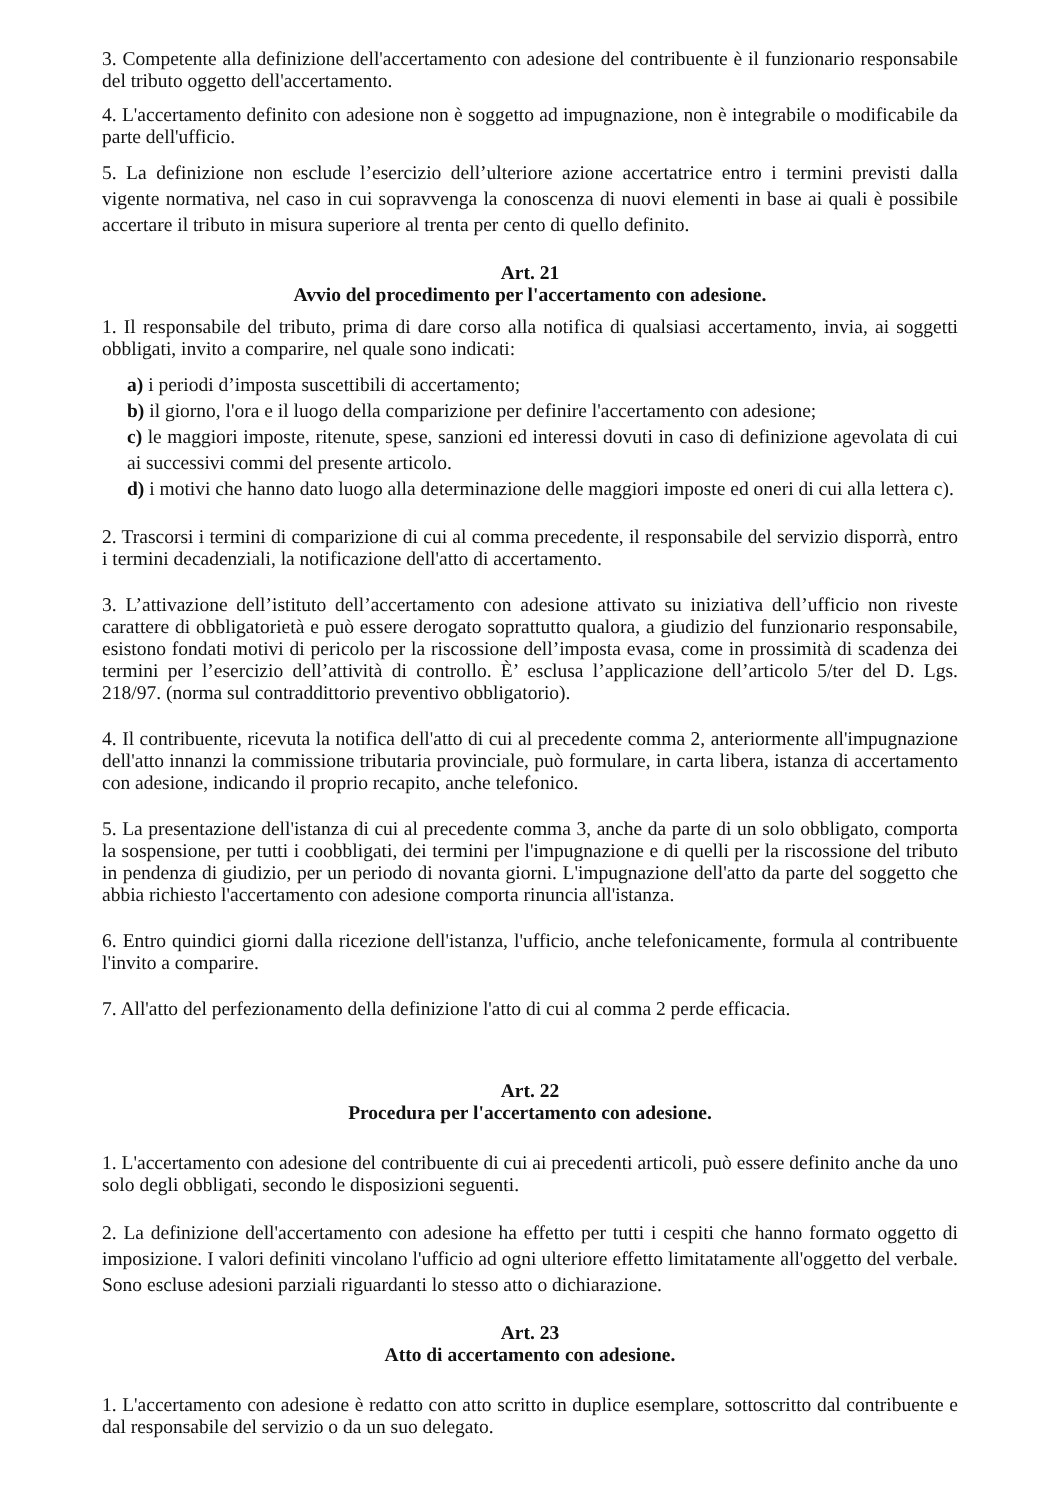3. Competente alla definizione dell'accertamento con adesione del contribuente è il funzionario responsabile del tributo oggetto dell'accertamento.
4. L'accertamento definito con adesione non è soggetto ad impugnazione, non è integrabile o modificabile da parte dell'ufficio.
5. La definizione non esclude l’esercizio dell’ulteriore azione accertatrice entro i termini previsti dalla vigente normativa, nel caso in cui sopravvenga la conoscenza di nuovi elementi in base ai quali è possibile accertare il tributo in misura superiore al trenta per cento di quello definito.
Art. 21
Avvio del procedimento per l'accertamento con adesione.
1. Il responsabile del tributo, prima di dare corso alla notifica di qualsiasi accertamento, invia, ai soggetti obbligati, invito a comparire, nel quale sono indicati:
a) i periodi d’imposta suscettibili di accertamento;
b) il giorno, l'ora e il luogo della comparizione per definire l'accertamento con adesione;
c) le maggiori imposte, ritenute, spese, sanzioni ed interessi dovuti in caso di definizione agevolata di cui ai successivi commi del presente articolo.
d) i motivi che hanno dato luogo alla determinazione delle maggiori imposte ed oneri di cui alla lettera c).
2. Trascorsi i termini di comparizione di cui al comma precedente, il responsabile del servizio disporrà, entro i termini decadenziali, la notificazione dell'atto di accertamento.
3. L’attivazione dell’istituto dell’accertamento con adesione attivato su iniziativa dell’ufficio non riveste carattere di obbligatorietà e può essere derogato soprattutto qualora, a giudizio del funzionario responsabile, esistono fondati motivi di pericolo per la riscossione dell’imposta evasa, come in prossimità di scadenza dei termini per l’esercizio dell’attività di controllo. È’ esclusa l’applicazione dell’articolo 5/ter del D. Lgs. 218/97. (norma sul contraddittorio preventivo obbligatorio).
4. Il contribuente, ricevuta la notifica dell'atto di cui al precedente comma 2, anteriormente all'impugnazione dell'atto innanzi la commissione tributaria provinciale, può formulare, in carta libera, istanza di accertamento con adesione, indicando il proprio recapito, anche telefonico.
5. La presentazione dell'istanza di cui al precedente comma 3, anche da parte di un solo obbligato, comporta la sospensione, per tutti i coobbligati, dei termini per l'impugnazione e di quelli per la riscossione del tributo in pendenza di giudizio, per un periodo di novanta giorni. L'impugnazione dell'atto da parte del soggetto che abbia richiesto l'accertamento con adesione comporta rinuncia all'istanza.
6. Entro quindici giorni dalla ricezione dell'istanza, l'ufficio, anche telefonicamente, formula al contribuente l'invito a comparire.
7. All'atto del perfezionamento della definizione l'atto di cui al comma 2 perde efficacia.
Art. 22
Procedura per l'accertamento con adesione.
1. L'accertamento con adesione del contribuente di cui ai precedenti articoli, può essere definito anche da uno solo degli obbligati, secondo le disposizioni seguenti.
2. La definizione dell'accertamento con adesione ha effetto per tutti i cespiti che hanno formato oggetto di imposizione. I valori definiti vincolano l'ufficio ad ogni ulteriore effetto limitatamente all'oggetto del verbale. Sono escluse adesioni parziali riguardanti lo stesso atto o dichiarazione.
Art. 23
Atto di accertamento con adesione.
1. L'accertamento con adesione è redatto con atto scritto in duplice esemplare, sottoscritto dal contribuente e dal responsabile del servizio o da un suo delegato.